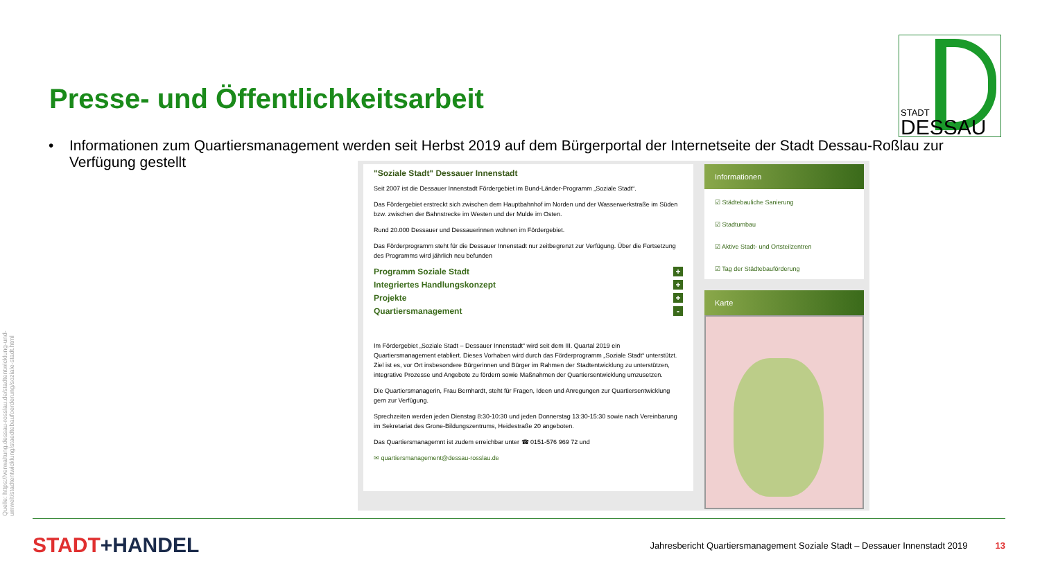Presse- und Öffentlichkeitsarbeit
STADT
DESSAU
• Informationen zum Quartiersmanagement werden seit Herbst 2019 auf dem Bürgerportal der Internetseite der Stadt Dessau-Roßlau zur Verfügung gestellt
"Soziale Stadt" Dessauer Innenstadt
Seit 2007 ist die Dessauer Innenstadt Fördergebiet im Bund-Länder-Programm „Soziale Stadt“.
Das Fördergebiet erstreckt sich zwischen dem Hauptbahnhof im Norden und der Wasserwerkstraße im Süden bzw. zwischen der Bahnstrecke im Westen und der Mulde im Osten.
Rund 20.000 Dessauer und Dessauerinnen wohnen im Fördergebiet.
Das Förderprogramm steht für die Dessauer Innenstadt nur zeitbegrenzt zur Verfügung. Über die Fortsetzung des Programms wird jährlich neu befunden
Programm Soziale Stadt +
Integriertes Handlungskonzept +
Projekte +
Quartiersmanagement -
Im Fördergebiet „Soziale Stadt – Dessauer Innenstadt“ wird seit dem III. Quartal 2019 ein Quartiersmanagement etabliert. Dieses Vorhaben wird durch das Förderprogramm „Soziale Stadt“ unterstützt. Ziel ist es, vor Ort insbesondere Bürgerinnen und Bürger im Rahmen der Stadtentwicklung zu unterstützen, integrative Prozesse und Angebote zu fördern sowie Maßnahmen der Quartiersentwicklung umzusetzen.
Die Quartiersmanagerin, Frau Bernhardt, steht für Fragen, Ideen und Anregungen zur Quartiersentwicklung gern zur Verfügung.
Sprechzeiten werden jeden Dienstag 8:30-10:30 und jeden Donnerstag 13:30-15:30 sowie nach Vereinbarung im Sekretariat des Grone-Bildungszentrums, Heidestraße 20 angeboten.
Das Quartiersmanagemnt ist zudem erreichbar unter ☎ 0151-576 969 72 und
✉ quartiersmanagement@dessau-rosslau.de
Informationen
☑ Städtebauliche Sanierung
☑ Stadtumbau
☑ Aktive Stadt- und Ortsteilzentren
☑ Tag der Städtebauförderung
Karte
Quelle: https://verwaltung.dessau-rosslau.de/stadtentwicklung-und-umwelt/stadtentwicklung/staedtebaufoerderung/soziale-stadt.html
STADT+HANDEL
Jahresbericht Quartiersmanagement Soziale Stadt – Dessauer Innenstadt 2019
13